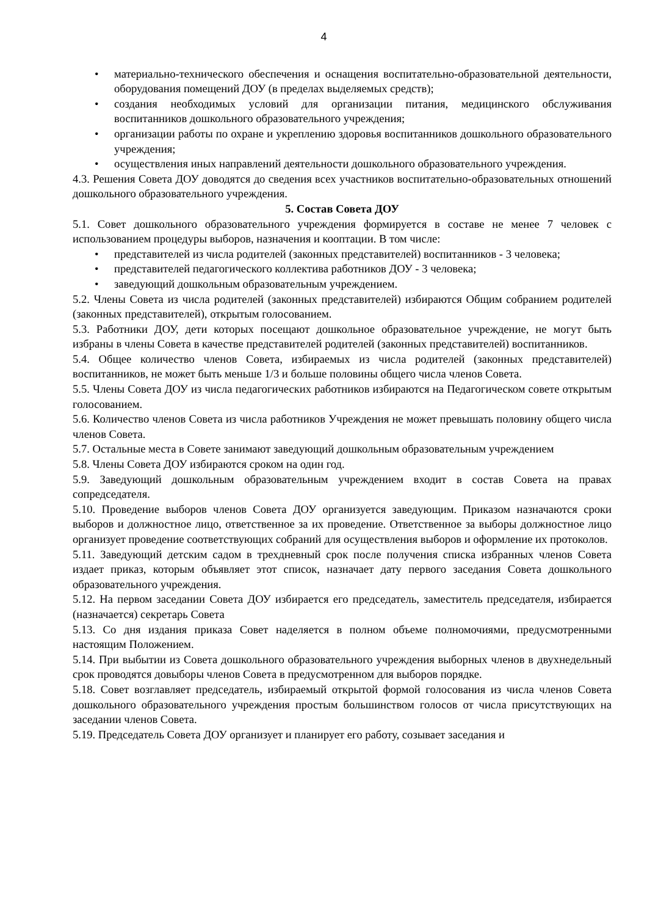4
• материально-технического обеспечения и оснащения воспитательно-образовательной деятельности, оборудования помещений ДОУ (в пределах выделяемых средств);
• создания необходимых условий для организации питания, медицинского обслуживания воспитанников дошкольного образовательного учреждения;
• организации работы по охране и укреплению здоровья воспитанников дошкольного образовательного учреждения;
• осуществления иных направлений деятельности дошкольного образовательного учреждения.
4.3. Решения Совета ДОУ доводятся до сведения всех участников воспитательно-образовательных отношений дошкольного образовательного учреждения.
5. Состав Совета ДОУ
5.1. Совет дошкольного образовательного учреждения формируется в составе не менее 7 человек с использованием процедуры выборов, назначения и кооптации. В том числе:
• представителей из числа родителей (законных представителей) воспитанников - 3 человека;
• представителей педагогического коллектива работников ДОУ - 3 человека;
• заведующий дошкольным образовательным учреждением.
5.2. Члены Совета из числа родителей (законных представителей) избираются Общим собранием родителей (законных представителей), открытым голосованием.
5.3. Работники ДОУ, дети которых посещают дошкольное образовательное учреждение, не могут быть избраны в члены Совета в качестве представителей родителей (законных представителей) воспитанников.
5.4. Общее количество членов Совета, избираемых из числа родителей (законных представителей) воспитанников, не может быть меньше 1/3 и больше половины общего числа членов Совета.
5.5. Члены Совета ДОУ из числа педагогических работников избираются на Педагогическом совете открытым голосованием.
5.6. Количество членов Совета из числа работников Учреждения не может превышать половину общего числа членов Совета.
5.7. Остальные места в Совете занимают заведующий дошкольным образовательным учреждением
5.8. Члены Совета ДОУ избираются сроком на один год.
5.9. Заведующий дошкольным образовательным учреждением входит в состав Совета на правах сопредседателя.
5.10. Проведение выборов членов Совета ДОУ организуется заведующим. Приказом назначаются сроки выборов и должностное лицо, ответственное за их проведение. Ответственное за выборы должностное лицо организует проведение соответствующих собраний для осуществления выборов и оформление их протоколов.
5.11. Заведующий детским садом в трехдневный срок после получения списка избранных членов Совета издает приказ, которым объявляет этот список, назначает дату первого заседания Совета дошкольного образовательного учреждения.
5.12. На первом заседании Совета ДОУ избирается его председатель, заместитель председателя, избирается (назначается) секретарь Совета
5.13. Со дня издания приказа Совет наделяется в полном объеме полномочиями, предусмотренными настоящим Положением.
5.14. При выбытии из Совета дошкольного образовательного учреждения выборных членов в двухнедельный срок проводятся довыборы членов Совета в предусмотренном для выборов порядке.
5.18. Совет возглавляет председатель, избираемый открытой формой голосования из числа членов Совета дошкольного образовательного учреждения простым большинством голосов от числа присутствующих на заседании членов Совета.
5.19. Председатель Совета ДОУ организует и планирует его работу, созывает заседания и